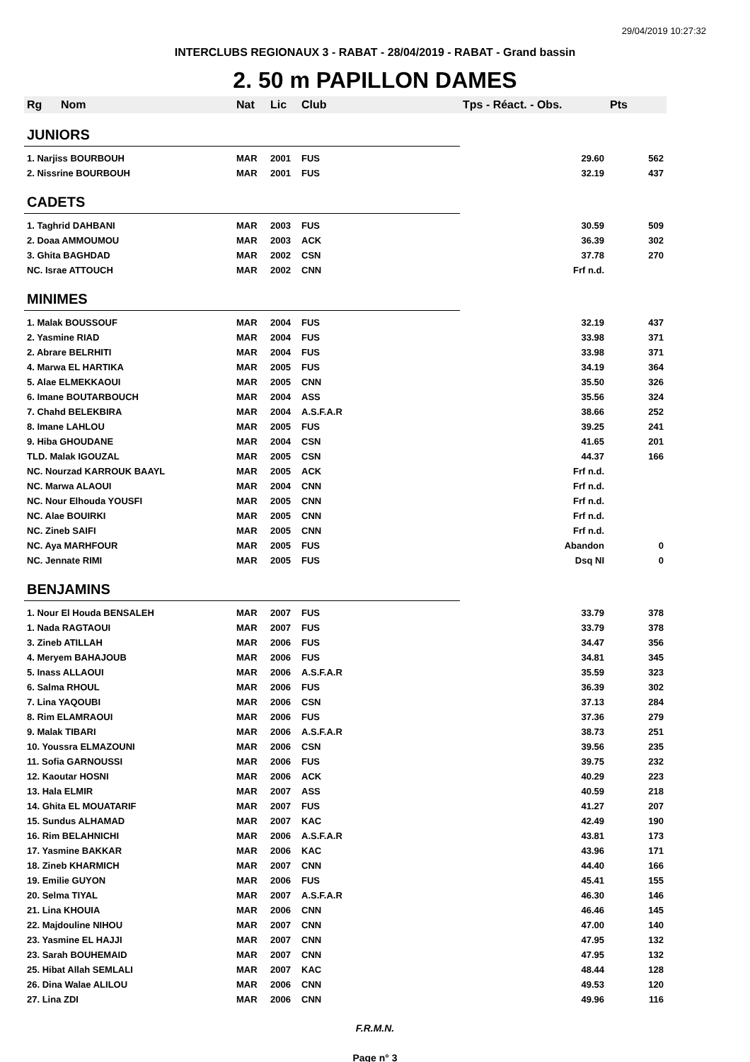29/04/2019 10:27:32
INTERCLUBS REGIONAUX 3 - RABAT - 28/04/2019 - RABAT - Grand bassin
2. 50 m PAPILLON DAMES
| Rg | Nom | Nat | Lic | Club | Tps - Réact. - Obs. | Pts |
| --- | --- | --- | --- | --- | --- | --- |
| JUNIORS | | | | | | |
| 1. Narjiss BOURBOUH | | MAR | 2001 | FUS | 29.60 | 562 |
| 2. Nissrine BOURBOUH | | MAR | 2001 | FUS | 32.19 | 437 |
| CADETS | | | | | | |
| 1. Taghrid DAHBANI | | MAR | 2003 | FUS | 30.59 | 509 |
| 2. Doaa AMMOUMOU | | MAR | 2003 | ACK | 36.39 | 302 |
| 3. Ghita BAGHDAD | | MAR | 2002 | CSN | 37.78 | 270 |
| NC. Israe ATTOUCH | | MAR | 2002 | CNN | Frf n.d. | |
| MINIMES | | | | | | |
| 1. Malak BOUSSOUF | | MAR | 2004 | FUS | 32.19 | 437 |
| 2. Yasmine RIAD | | MAR | 2004 | FUS | 33.98 | 371 |
| 2. Abrare BELRHITI | | MAR | 2004 | FUS | 33.98 | 371 |
| 4. Marwa EL HARTIKA | | MAR | 2005 | FUS | 34.19 | 364 |
| 5. Alae ELMEKKAOUI | | MAR | 2005 | CNN | 35.50 | 326 |
| 6. Imane BOUTARBOUCH | | MAR | 2004 | ASS | 35.56 | 324 |
| 7. Chahd BELEKBIRA | | MAR | 2004 | A.S.F.A.R | 38.66 | 252 |
| 8. Imane LAHLOU | | MAR | 2005 | FUS | 39.25 | 241 |
| 9. Hiba GHOUDANE | | MAR | 2004 | CSN | 41.65 | 201 |
| TLD. Malak IGOUZAL | | MAR | 2005 | CSN | 44.37 | 166 |
| NC. Nourzad KARROUK BAAYL | | MAR | 2005 | ACK | Frf n.d. | |
| NC. Marwa ALAOUI | | MAR | 2004 | CNN | Frf n.d. | |
| NC. Nour Elhouda YOUSFI | | MAR | 2005 | CNN | Frf n.d. | |
| NC. Alae BOUIRKI | | MAR | 2005 | CNN | Frf n.d. | |
| NC. Zineb SAIFI | | MAR | 2005 | CNN | Frf n.d. | |
| NC. Aya MARHFOUR | | MAR | 2005 | FUS | Abandon | 0 |
| NC. Jennate RIMI | | MAR | 2005 | FUS | Dsq NI | 0 |
| BENJAMINS | | | | | | |
| 1. Nour El Houda BENSALEH | | MAR | 2007 | FUS | 33.79 | 378 |
| 1. Nada RAGTAOUI | | MAR | 2007 | FUS | 33.79 | 378 |
| 3. Zineb ATILLAH | | MAR | 2006 | FUS | 34.47 | 356 |
| 4. Meryem BAHAJOUB | | MAR | 2006 | FUS | 34.81 | 345 |
| 5. Inass ALLAOUI | | MAR | 2006 | A.S.F.A.R | 35.59 | 323 |
| 6. Salma RHOUL | | MAR | 2006 | FUS | 36.39 | 302 |
| 7. Lina YAQOUBI | | MAR | 2006 | CSN | 37.13 | 284 |
| 8. Rim ELAMRAOUI | | MAR | 2006 | FUS | 37.36 | 279 |
| 9. Malak TIBARI | | MAR | 2006 | A.S.F.A.R | 38.73 | 251 |
| 10. Youssra ELMAZOUNI | | MAR | 2006 | CSN | 39.56 | 235 |
| 11. Sofia GARNOUSSI | | MAR | 2006 | FUS | 39.75 | 232 |
| 12. Kaoutar HOSNI | | MAR | 2006 | ACK | 40.29 | 223 |
| 13. Hala ELMIR | | MAR | 2007 | ASS | 40.59 | 218 |
| 14. Ghita EL MOUATARIF | | MAR | 2007 | FUS | 41.27 | 207 |
| 15. Sundus ALHAMAD | | MAR | 2007 | KAC | 42.49 | 190 |
| 16. Rim BELAHNICHI | | MAR | 2006 | A.S.F.A.R | 43.81 | 173 |
| 17. Yasmine BAKKAR | | MAR | 2006 | KAC | 43.96 | 171 |
| 18. Zineb KHARMICH | | MAR | 2007 | CNN | 44.40 | 166 |
| 19. Emilie GUYON | | MAR | 2006 | FUS | 45.41 | 155 |
| 20. Selma TIYAL | | MAR | 2007 | A.S.F.A.R | 46.30 | 146 |
| 21. Lina KHOUIA | | MAR | 2006 | CNN | 46.46 | 145 |
| 22. Majdouline NIHOU | | MAR | 2007 | CNN | 47.00 | 140 |
| 23. Yasmine EL HAJJI | | MAR | 2007 | CNN | 47.95 | 132 |
| 23. Sarah BOUHEMAID | | MAR | 2007 | CNN | 47.95 | 132 |
| 25. Hibat Allah SEMLALI | | MAR | 2007 | KAC | 48.44 | 128 |
| 26. Dina Walae ALILOU | | MAR | 2006 | CNN | 49.53 | 120 |
| 27. Lina ZDI | | MAR | 2006 | CNN | 49.96 | 116 |
F.R.M.N.
Page n° 3